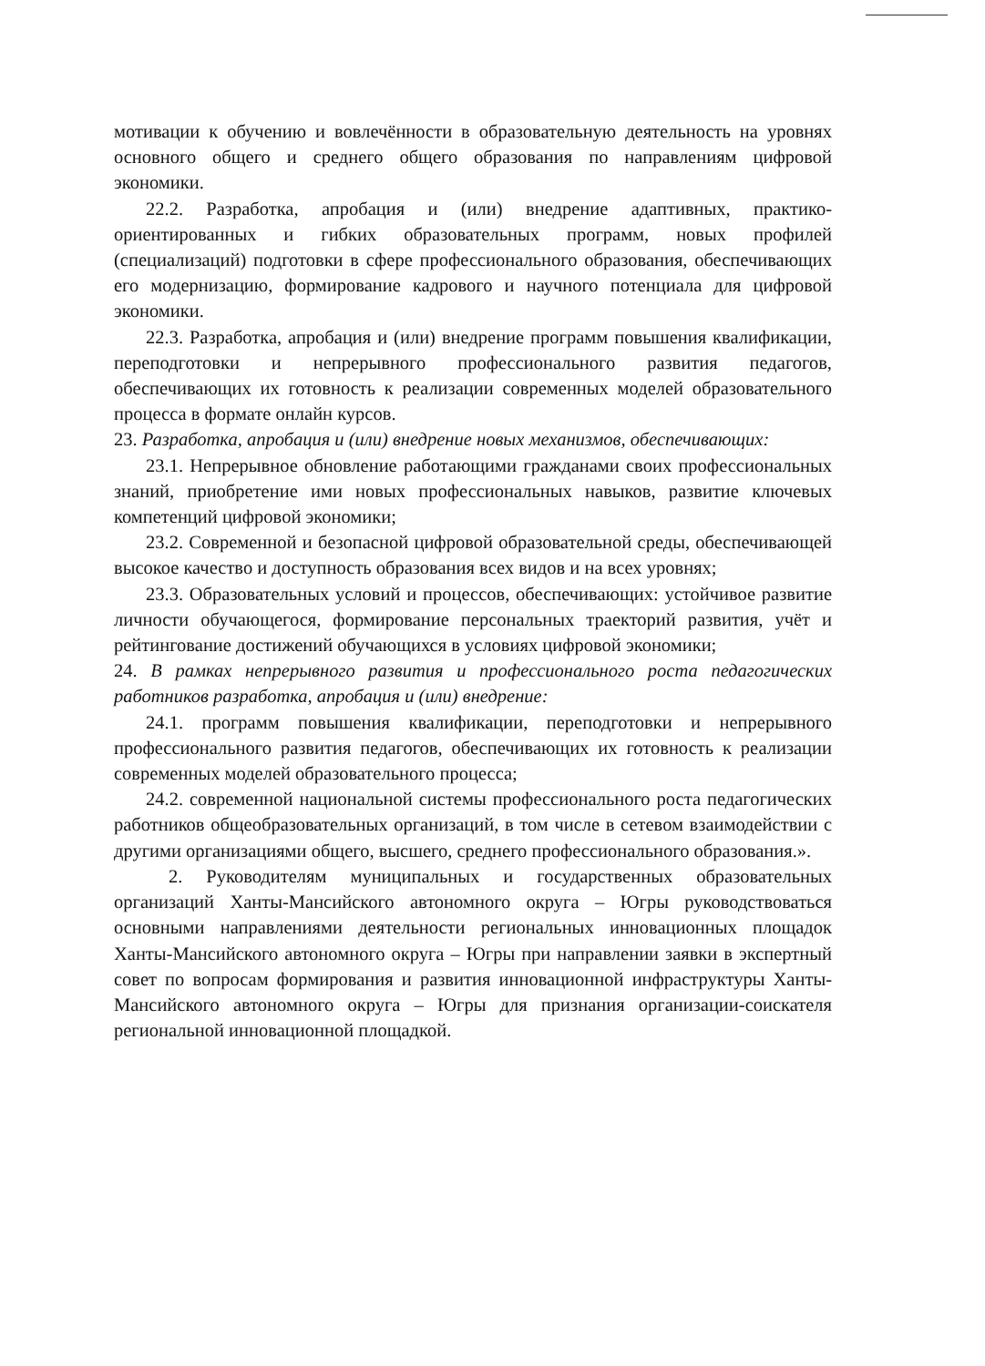мотивации к обучению и вовлечённости в образовательную деятельность на уровнях основного общего и среднего общего образования по направлениям цифровой экономики.
22.2. Разработка, апробация и (или) внедрение адаптивных, практико-ориентированных и гибких образовательных программ, новых профилей (специализаций) подготовки в сфере профессионального образования, обеспечивающих его модернизацию, формирование кадрового и научного потенциала для цифровой экономики.
22.3. Разработка, апробация и (или) внедрение программ повышения квалификации, переподготовки и непрерывного профессионального развития педагогов, обеспечивающих их готовность к реализации современных моделей образовательного процесса в формате онлайн курсов.
23. Разработка, апробация и (или) внедрение новых механизмов, обеспечивающих:
23.1. Непрерывное обновление работающими гражданами своих профессиональных знаний, приобретение ими новых профессиональных навыков, развитие ключевых компетенций цифровой экономики;
23.2. Современной и безопасной цифровой образовательной среды, обеспечивающей высокое качество и доступность образования всех видов и на всех уровнях;
23.3. Образовательных условий и процессов, обеспечивающих: устойчивое развитие личности обучающегося, формирование персональных траекторий развития, учёт и рейтингование достижений обучающихся в условиях цифровой экономики;
24. В рамках непрерывного развития и профессионального роста педагогических работников разработка, апробация и (или) внедрение:
24.1. программ повышения квалификации, переподготовки и непрерывного профессионального развития педагогов, обеспечивающих их готовность к реализации современных моделей образовательного процесса;
24.2. современной национальной системы профессионального роста педагогических работников общеобразовательных организаций, в том числе в сетевом взаимодействии с другими организациями общего, высшего, среднего профессионального образования.».
2. Руководителям муниципальных и государственных образовательных организаций Ханты-Мансийского автономного округа – Югры руководствоваться основными направлениями деятельности региональных инновационных площадок Ханты-Мансийского автономного округа – Югры при направлении заявки в экспертный совет по вопросам формирования и развития инновационной инфраструктуры Ханты-Мансийского автономного округа – Югры для признания организации-соискателя региональной инновационной площадкой.